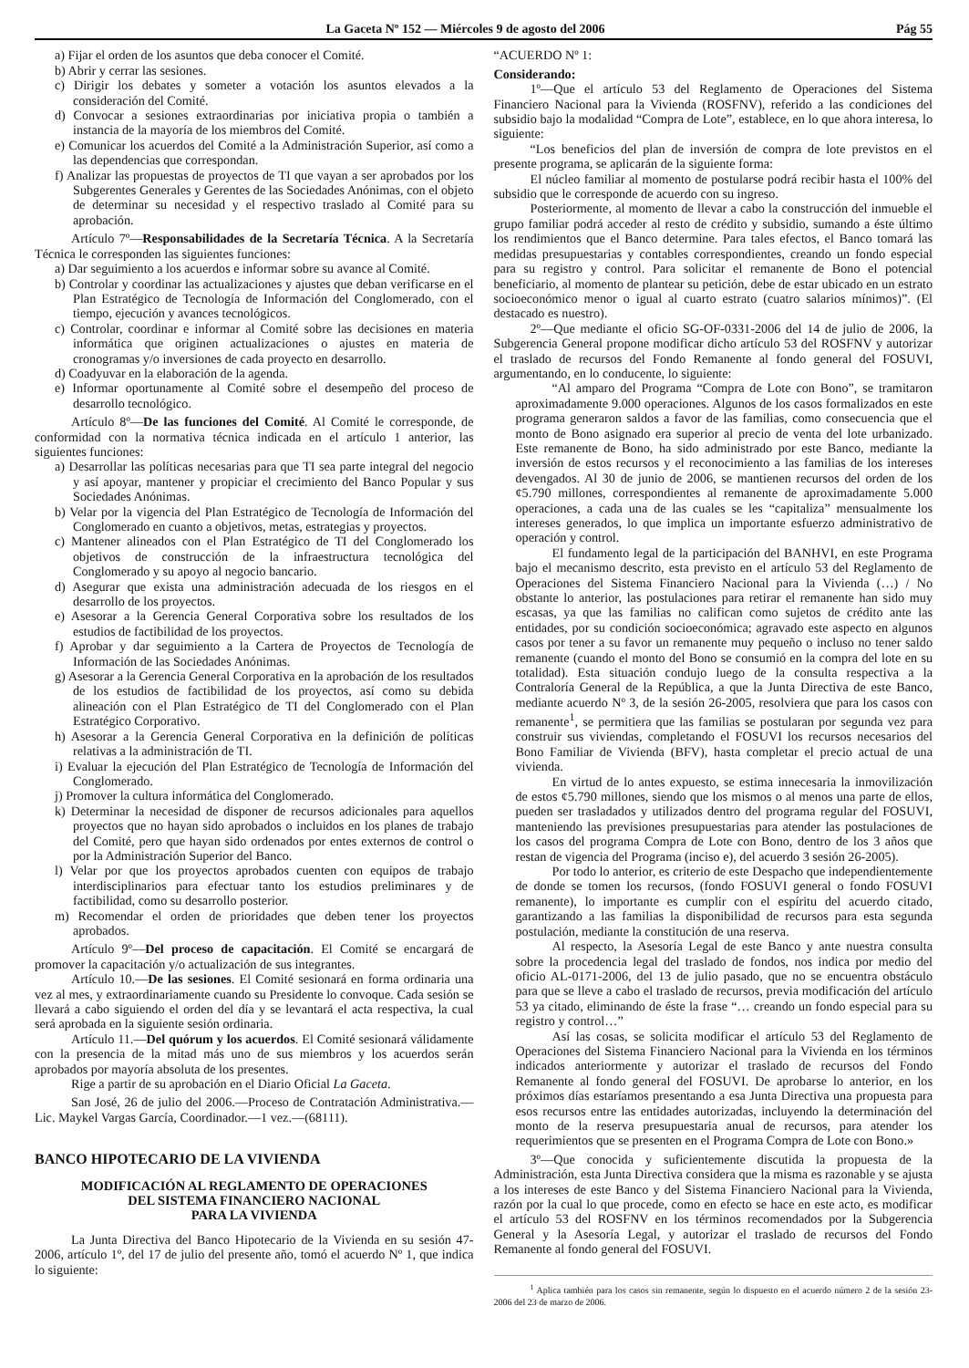La Gaceta Nº 152 — Miércoles 9 de agosto del 2006 Pág 55
a) Fijar el orden de los asuntos que deba conocer el Comité.
b) Abrir y cerrar las sesiones.
c) Dirigir los debates y someter a votación los asuntos elevados a la consideración del Comité.
d) Convocar a sesiones extraordinarias por iniciativa propia o también a instancia de la mayoría de los miembros del Comité.
e) Comunicar los acuerdos del Comité a la Administración Superior, así como a las dependencias que correspondan.
f) Analizar las propuestas de proyectos de TI que vayan a ser aprobados por los Subgerentes Generales y Gerentes de las Sociedades Anónimas, con el objeto de determinar su necesidad y el respectivo traslado al Comité para su aprobación.
Artículo 7º—Responsabilidades de la Secretaría Técnica. A la Secretaría Técnica le corresponden las siguientes funciones:
a) Dar seguimiento a los acuerdos e informar sobre su avance al Comité.
b) Controlar y coordinar las actualizaciones y ajustes que deban verificarse en el Plan Estratégico de Tecnología de Información del Conglomerado, con el tiempo, ejecución y avances tecnológicos.
c) Controlar, coordinar e informar al Comité sobre las decisiones en materia informática que originen actualizaciones o ajustes en materia de cronogramas y/o inversiones de cada proyecto en desarrollo.
d) Coadyuvar en la elaboración de la agenda.
e) Informar oportunamente al Comité sobre el desempeño del proceso de desarrollo tecnológico.
Artículo 8º—De las funciones del Comité. Al Comité le corresponde, de conformidad con la normativa técnica indicada en el artículo 1 anterior, las siguientes funciones:
a) Desarrollar las políticas necesarias para que TI sea parte integral del negocio y así apoyar, mantener y propiciar el crecimiento del Banco Popular y sus Sociedades Anónimas.
b) Velar por la vigencia del Plan Estratégico de Tecnología de Información del Conglomerado en cuanto a objetivos, metas, estrategias y proyectos.
c) Mantener alineados con el Plan Estratégico de TI del Conglomerado los objetivos de construcción de la infraestructura tecnológica del Conglomerado y su apoyo al negocio bancario.
d) Asegurar que exista una administración adecuada de los riesgos en el desarrollo de los proyectos.
e) Asesorar a la Gerencia General Corporativa sobre los resultados de los estudios de factibilidad de los proyectos.
f) Aprobar y dar seguimiento a la Cartera de Proyectos de Tecnología de Información de las Sociedades Anónimas.
g) Asesorar a la Gerencia General Corporativa en la aprobación de los resultados de los estudios de factibilidad de los proyectos, así como su debida alineación con el Plan Estratégico de TI del Conglomerado con el Plan Estratégico Corporativo.
h) Asesorar a la Gerencia General Corporativa en la definición de políticas relativas a la administración de TI.
i) Evaluar la ejecución del Plan Estratégico de Tecnología de Información del Conglomerado.
j) Promover la cultura informática del Conglomerado.
k) Determinar la necesidad de disponer de recursos adicionales para aquellos proyectos que no hayan sido aprobados o incluidos en los planes de trabajo del Comité, pero que hayan sido ordenados por entes externos de control o por la Administración Superior del Banco.
l) Velar por que los proyectos aprobados cuenten con equipos de trabajo interdisciplinarios para efectuar tanto los estudios preliminares y de factibilidad, como su desarrollo posterior.
m) Recomendar el orden de prioridades que deben tener los proyectos aprobados.
Artículo 9º—Del proceso de capacitación. El Comité se encargará de promover la capacitación y/o actualización de sus integrantes.
Artículo 10.—De las sesiones. El Comité sesionará en forma ordinaria una vez al mes, y extraordinariamente cuando su Presidente lo convoque. Cada sesión se llevará a cabo siguiendo el orden del día y se levantará el acta respectiva, la cual será aprobada en la siguiente sesión ordinaria.
Artículo 11.—Del quórum y los acuerdos. El Comité sesionará válidamente con la presencia de la mitad más uno de sus miembros y los acuerdos serán aprobados por mayoría absoluta de los presentes.
Rige a partir de su aprobación en el Diario Oficial La Gaceta.
San José, 26 de julio del 2006.—Proceso de Contratación Administrativa.—Lic. Maykel Vargas García, Coordinador.—1 vez.—(68111).
BANCO HIPOTECARIO DE LA VIVIENDA
MODIFICACIÓN AL REGLAMENTO DE OPERACIONES
DEL SISTEMA FINANCIERO NACIONAL
PARA LA VIVIENDA
La Junta Directiva del Banco Hipotecario de la Vivienda en su sesión 47-2006, artículo 1º, del 17 de julio del presente año, tomó el acuerdo Nº 1, que indica lo siguiente:
“ACUERDO Nº 1:
Considerando:
1º—Que el artículo 53 del Reglamento de Operaciones del Sistema Financiero Nacional para la Vivienda (ROSFNV), referido a las condiciones del subsidio bajo la modalidad “Compra de Lote”, establece, en lo que ahora interesa, lo siguiente:
“Los beneficios del plan de inversión de compra de lote previstos en el presente programa, se aplicarán de la siguiente forma:
El núcleo familiar al momento de postularse podrá recibir hasta el 100% del subsidio que le corresponde de acuerdo con su ingreso.
Posteriormente, al momento de llevar a cabo la construcción del inmueble el grupo familiar podrá acceder al resto de crédito y subsidio, sumando a éste último los rendimientos que el Banco determine. Para tales efectos, el Banco tomará las medidas presupuestarias y contables correspondientes, creando un fondo especial para su registro y control. Para solicitar el remanente de Bono el potencial beneficiario, al momento de plantear su petición, debe de estar ubicado en un estrato socioeconómico menor o igual al cuarto estrato (cuatro salarios mínimos)”. (El destacado es nuestro).
2º—Que mediante el oficio SG-OF-0331-2006 del 14 de julio de 2006, la Subgerencia General propone modificar dicho artículo 53 del ROSFNV y autorizar el traslado de recursos del Fondo Remanente al fondo general del FOSUVI, argumentando, en lo conducente, lo siguiente:
“Al amparo del Programa “Compra de Lote con Bono”, se tramitaron aproximadamente 9.000 operaciones. Algunos de los casos formalizados en este programa generaron saldos a favor de las familias, como consecuencia que el monto de Bono asignado era superior al precio de venta del lote urbanizado. Este remanente de Bono, ha sido administrado por este Banco, mediante la inversión de estos recursos y el reconocimiento a las familias de los intereses devengados. Al 30 de junio de 2006, se mantienen recursos del orden de los ¢5.790 millones, correspondientes al remanente de aproximadamente 5.000 operaciones, a cada una de las cuales se les “capitaliza” mensualmente los intereses generados, lo que implica un importante esfuerzo administrativo de operación y control.
El fundamento legal de la participación del BANHVI, en este Programa bajo el mecanismo descrito, esta previsto en el artículo 53 del Reglamento de Operaciones del Sistema Financiero Nacional para la Vivienda (…) / No obstante lo anterior, las postulaciones para retirar el remanente han sido muy escasas, ya que las familias no califican como sujetos de crédito ante las entidades, por su condición socioeconómica; agravado este aspecto en algunos casos por tener a su favor un remanente muy pequeño o incluso no tener saldo remanente (cuando el monto del Bono se consumió en la compra del lote en su totalidad). Esta situación condujo luego de la consulta respectiva a la Contraloría General de la República, a que la Junta Directiva de este Banco, mediante acuerdo Nº 3, de la sesión 26-2005, resolviera que para los casos con remanente<sup>1</sup>, se permitiera que las familias se postularan por segunda vez para construir sus viviendas, completando el FOSUVI los recursos necesarios del Bono Familiar de Vivienda (BFV), hasta completar el precio actual de una vivienda.
En virtud de lo antes expuesto, se estima innecesaria la inmovilización de estos ¢5.790 millones, siendo que los mismos o al menos una parte de ellos, pueden ser trasladados y utilizados dentro del programa regular del FOSUVI, manteniendo las previsiones presupuestarias para atender las postulaciones de los casos del programa Compra de Lote con Bono, dentro de los 3 años que restan de vigencia del Programa (inciso e), del acuerdo 3 sesión 26-2005).
Por todo lo anterior, es criterio de este Despacho que independientemente de donde se tomen los recursos, (fondo FOSUVI general o fondo FOSUVI remanente), lo importante es cumplir con el espíritu del acuerdo citado, garantizando a las familias la disponibilidad de recursos para esta segunda postulación, mediante la constitución de una reserva.
Al respecto, la Asesoría Legal de este Banco y ante nuestra consulta sobre la procedencia legal del traslado de fondos, nos indica por medio del oficio AL-0171-2006, del 13 de julio pasado, que no se encuentra obstáculo para que se lleve a cabo el traslado de recursos, previa modificación del artículo 53 ya citado, eliminando de éste la frase “… creando un fondo especial para su registro y control…”
Así las cosas, se solicita modificar el artículo 53 del Reglamento de Operaciones del Sistema Financiero Nacional para la Vivienda en los términos indicados anteriormente y autorizar el traslado de recursos del Fondo Remanente al fondo general del FOSUVI. De aprobarse lo anterior, en los próximos días estaríamos presentando a esa Junta Directiva una propuesta para esos recursos entre las entidades autorizadas, incluyendo la determinación del monto de la reserva presupuestaria anual de recursos, para atender los requerimientos que se presenten en el Programa Compra de Lote con Bono.»
3º—Que conocida y suficientemente discutida la propuesta de la Administración, esta Junta Directiva considera que la misma es razonable y se ajusta a los intereses de este Banco y del Sistema Financiero Nacional para la Vivienda, razón por la cual lo que procede, como en efecto se hace en este acto, es modificar el artículo 53 del ROSFNV en los términos recomendados por la Subgerencia General y la Asesoría Legal, y autorizar el traslado de recursos del Fondo Remanente al fondo general del FOSUVI.
<sup>1</sup> Aplica también para los casos sin remanente, según lo dispuesto en el acuerdo número 2 de la sesión 23-2006 del 23 de marzo de 2006.